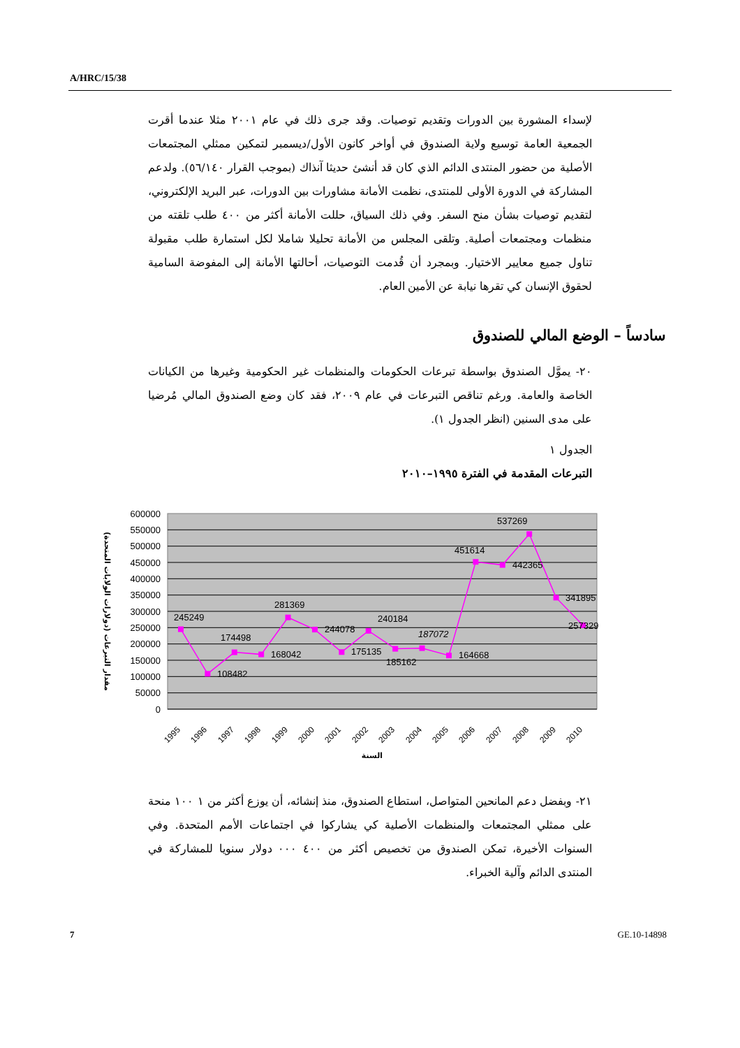A/HRC/15/38
لإسداء المشورة بين الدورات وتقديم توصيات. وقد جرى ذلك في عام ٢٠٠١ مثلا عندما أقرت الجمعية العامة توسيع ولاية الصندوق في أواخر كانون الأول/ديسمبر لتمكين ممثلي المجتمعات الأصلية من حضور المنتدى الدائم الذي كان قد أنشئ حديثا آنذاك (بموجب القرار ٥٦/١٤٠). ولدعم المشاركة في الدورة الأولى للمنتدى، نظمت الأمانة مشاورات بين الدورات، عبر البريد الإلكتروني، لتقديم توصيات بشأن منح السفر. وفي ذلك السياق، حللت الأمانة أكثر من ٤٠٠ طلب تلقته من منظمات ومجتمعات أصلية. وتلقى المجلس من الأمانة تحليلا شاملا لكل استمارة طلب مقبولة تناول جميع معايير الاختيار. وبمجرد أن قُدمت التوصيات، أحالتها الأمانة إلى المفوضة السامية لحقوق الإنسان كي تقرها نيابة عن الأمين العام.
سادساً – الوضع المالي للصندوق
٢٠- يموَّل الصندوق بواسطة تبرعات الحكومات والمنظمات غير الحكومية وغيرها من الكيانات الخاصة والعامة. ورغم تناقص التبرعات في عام ٢٠٠٩، فقد كان وضع الصندوق المالي مُرضيا على مدى السنين (انظر الجدول ١).
الجدول ١
التبرعات المقدمة في الفترة ١٩٩٥–٢٠١٠
600000
550000
500000
450000
400000
350000
300000
250000
200000
150000
100000
50000
0
245249
108482
174498
168042
281369
244078
175135
240184
185162
187072
164668
451614
442365
537269
341895
257329
1995
1996
1997
1998
1999
2000
2001
2002
2003
2004
2005
2006
2007
2008
2009
2010
السنة
مقدار التبرعات (دولارات الولايات المتحدة)
٢١- وبفضل دعم المانحين المتواصل، استطاع الصندوق، منذ إنشائه، أن يوزع أكثر من ١ ١٠٠ منحة على ممثلي المجتمعات والمنظمات الأصلية كي يشاركوا في اجتماعات الأمم المتحدة. وفي السنوات الأخيرة، تمكن الصندوق من تخصيص أكثر من ٤٠٠ ٠٠٠ دولار سنويا للمشاركة في المنتدى الدائم وآلية الخبراء.
7 GE.10-14898